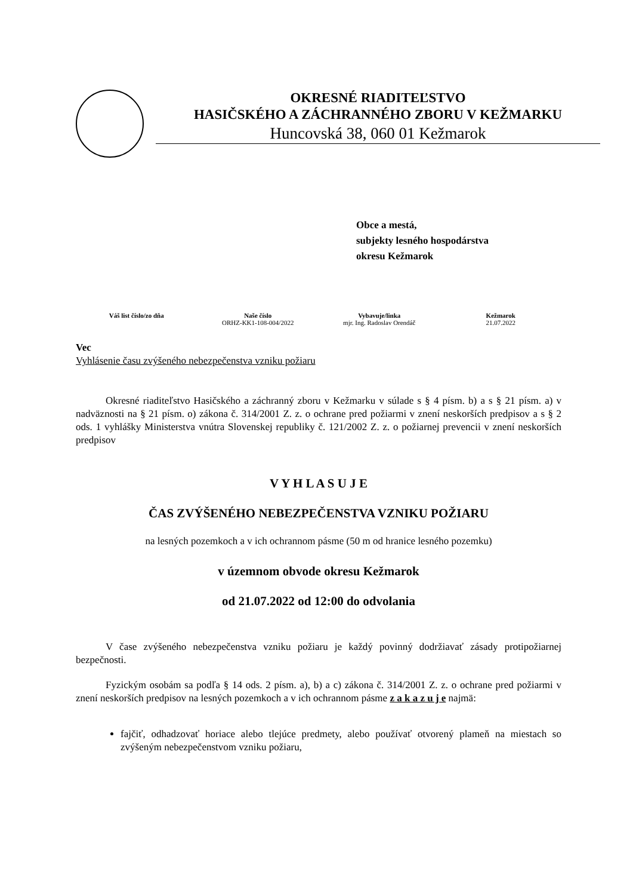OKRESNÉ RIADITEĽSTVO
HASIČSKÉHO A ZÁCHRANNÉHO ZBORU V KEŽMARKU
Huncovská 38, 060 01 Kežmarok
Obce a mestá,
subjekty lesného hospodárstva
okresu Kežmarok
Váš list číslo/zo dňa Naše číslo
ORHZ-KK1-108-004/2022
Vybavuje/linka
mjr. Ing. Radoslav Orendáč
Kežmarok
21.07.2022
Vec
Vyhlásenie času zvýšeného nebezpečenstva vzniku požiaru
Okresné riaditeľstvo Hasičského a záchranný zboru v Kežmarku v súlade s § 4 písm. b) a s § 21 písm. a) v nadväznosti na § 21 písm. o) zákona č. 314/2001 Z. z. o ochrane pred požiarmi v znení neskorších predpisov a s § 2 ods. 1 vyhlášky Ministerstva vnútra Slovenskej republiky č. 121/2002 Z. z. o požiarnej prevencii v znení neskorších predpisov
V Y H L A S U J E
ČAS ZVÝŠENÉHO NEBEZPEČENSTVA VZNIKU POŽIARU
na lesných pozemkoch a v ich ochrannom pásme (50 m od hranice lesného pozemku)
v územnom obvode okresu Kežmarok
od 21.07.2022 od 12:00 do odvolania
V čase zvýšeného nebezpečenstva vzniku požiaru je každý povinný dodržiavať zásady protipožiarnej bezpečnosti.
Fyzickým osobám sa podľa § 14 ods. 2 písm. a), b) a c) zákona č. 314/2001 Z. z. o ochrane pred požiarmi v znení neskorších predpisov na lesných pozemkoch a v ich ochrannom pásme z a k a z u j e najmä:
fajčiť, odhadzovať horiace alebo tlejúce predmety, alebo používať otvorený plameň na miestach so zvýšeným nebezpečenstvom vzniku požiaru,